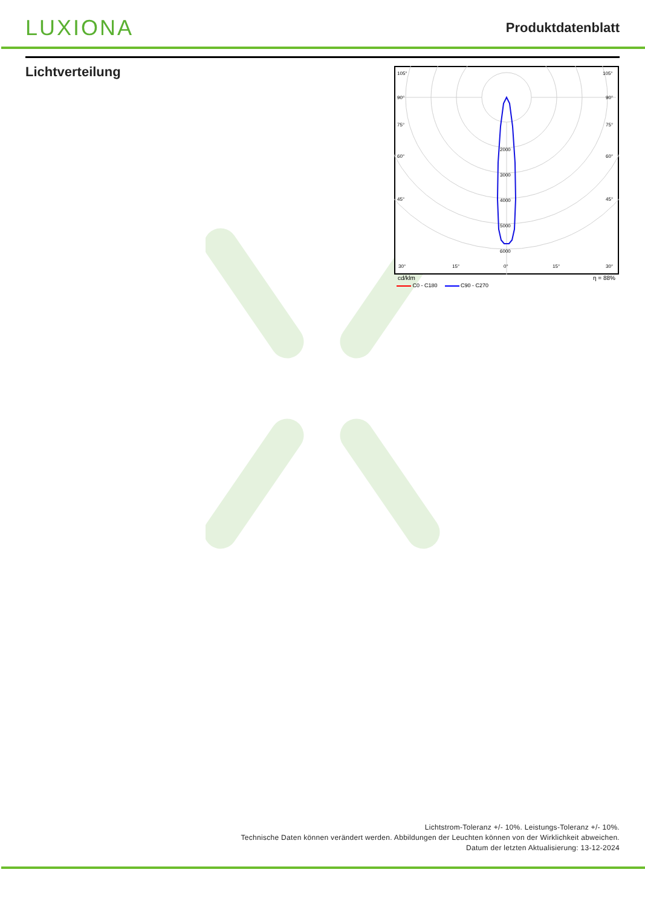LUXIONA
Produktdatenblatt
Lichtverteilung
105°
105°
90°
90°
75°
75°
60°
60°
45°
45°
30°
15°
0°
15°
30°
2000
3000
4000
5000
6000
cd/klm η = 88%
C0 - C180 C90 - C270
Lichtstrom-Toleranz +/- 10%. Leistungs-Toleranz +/- 10%.
Technische Daten können verändert werden. Abbildungen der Leuchten können von der Wirklichkeit abweichen.
Datum der letzten Aktualisierung: 13-12-2024